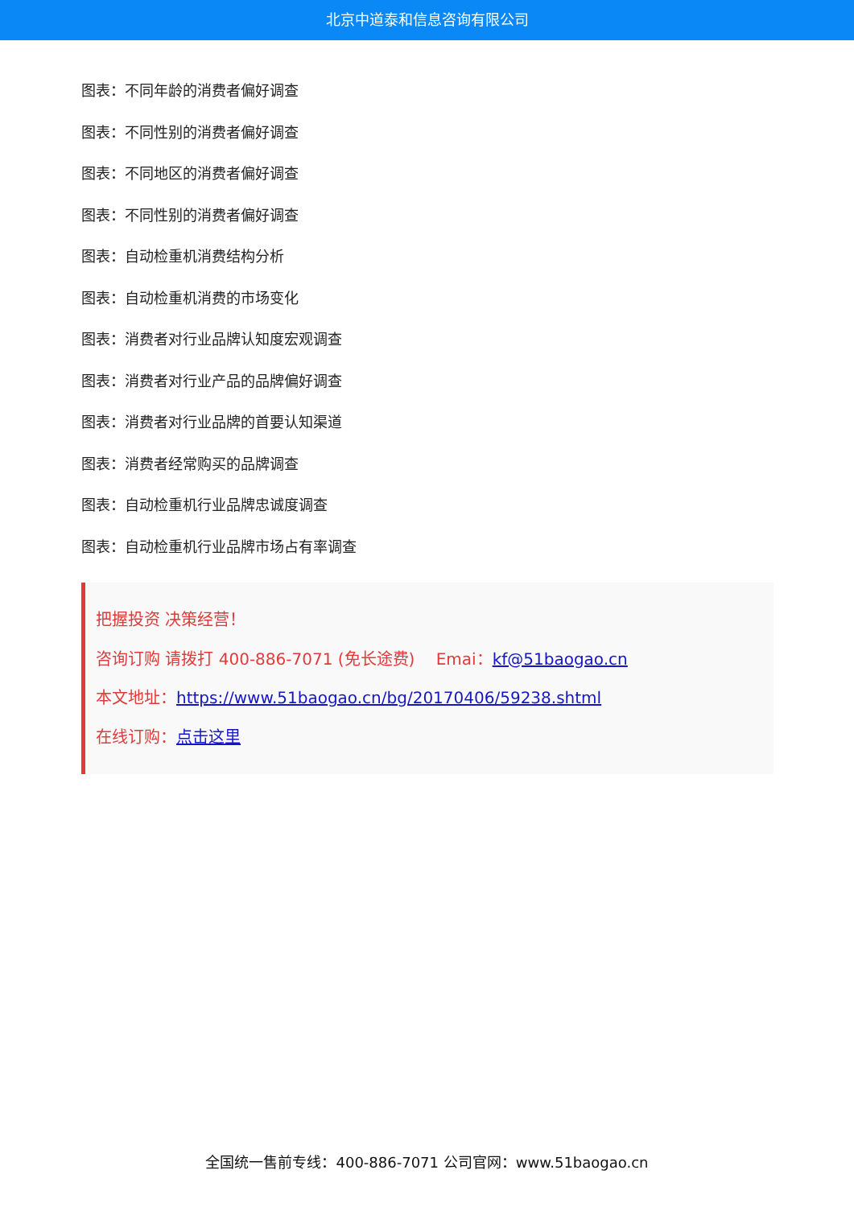北京中道泰和信息咨询有限公司
图表：不同年龄的消费者偏好调查
图表：不同性别的消费者偏好调查
图表：不同地区的消费者偏好调查
图表：不同性别的消费者偏好调查
图表：自动检重机消费结构分析
图表：自动检重机消费的市场变化
图表：消费者对行业品牌认知度宏观调查
图表：消费者对行业产品的品牌偏好调查
图表：消费者对行业品牌的首要认知渠道
图表：消费者经常购买的品牌调查
图表：自动检重机行业品牌忠诚度调查
图表：自动检重机行业品牌市场占有率调查
把握投资 决策经营！
咨询订购 请拨打 400-886-7071 (免长途费)　 Emai：kf@51baogao.cn
本文地址：https://www.51baogao.cn/bg/20170406/59238.shtml
在线订购：点击这里
全国统一售前专线：400-886-7071 公司官网：www.51baogao.cn